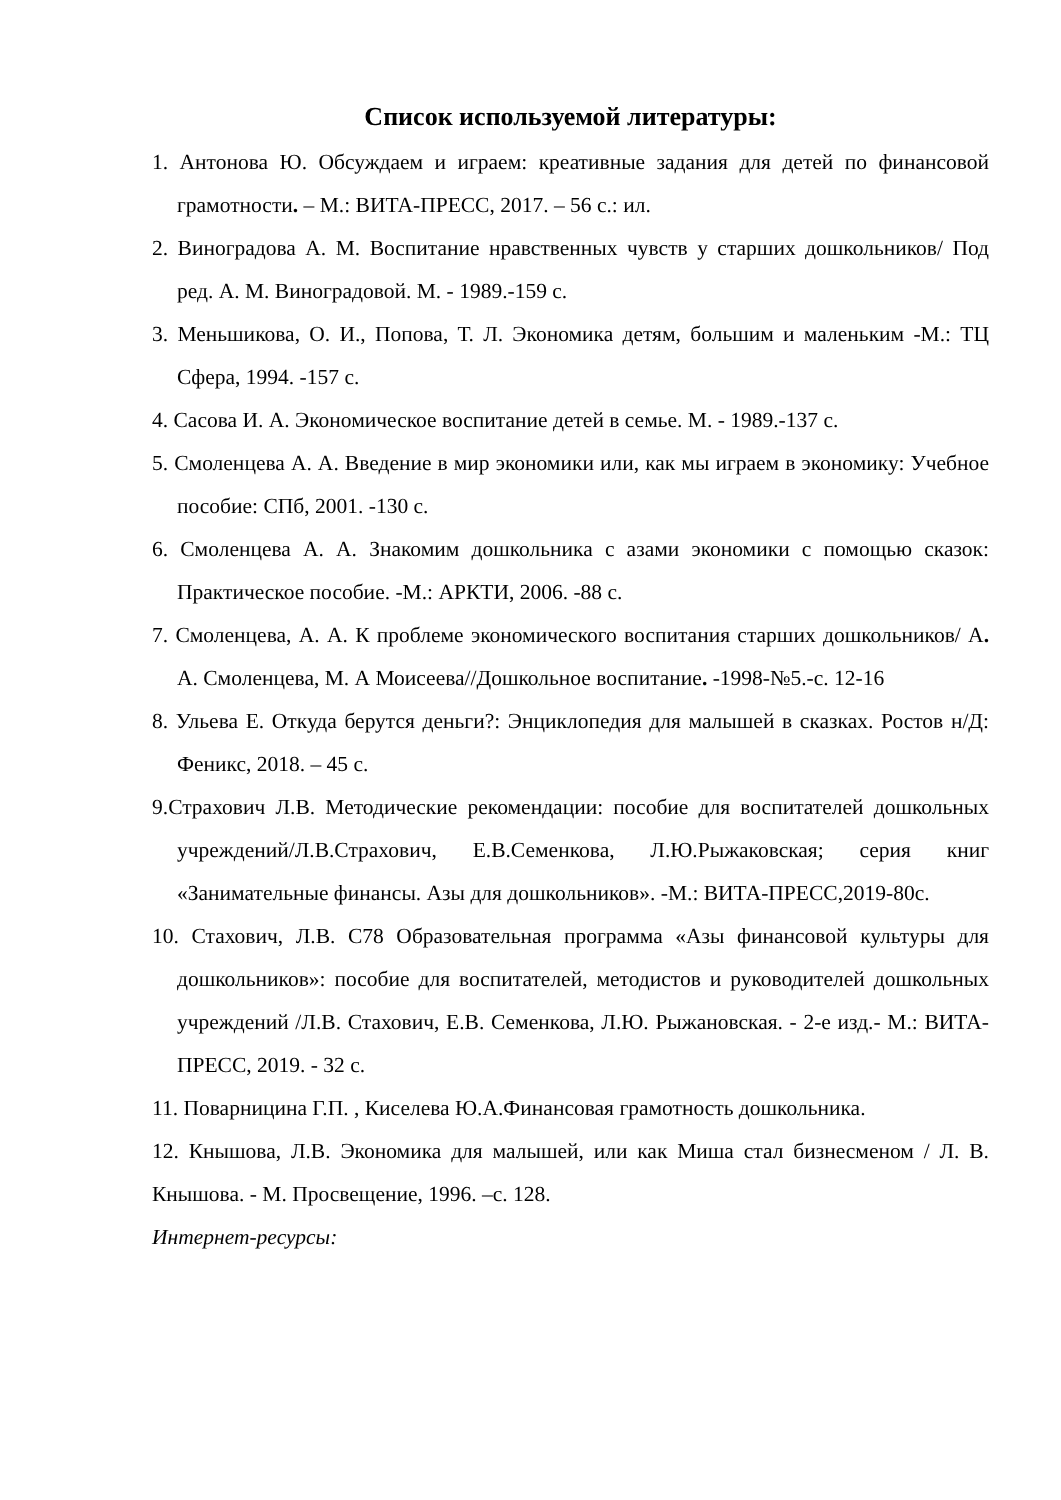Список используемой литературы:
1. Антонова Ю. Обсуждаем и играем: креативные задания для детей по финансовой грамотности. – М.: ВИТА-ПРЕСС, 2017. – 56 с.: ил.
2. Виноградова А. М. Воспитание нравственных чувств у старших дошкольников/ Под ред. А. М. Виноградовой. М. - 1989.-159 с.
3. Меньшикова, О. И., Попова, Т. Л. Экономика детям, большим и маленьким -М.: ТЦ Сфера, 1994. -157 с.
4. Сасова И. А. Экономическое воспитание детей в семье. М. - 1989.-137 с.
5. Смоленцева А. А. Введение в мир экономики или, как мы играем в экономику: Учебное пособие: СПб, 2001. -130 с.
6. Смоленцева А. А. Знакомим дошкольника с азами экономики с помощью сказок: Практическое пособие. -М.: АРКТИ, 2006. -88 с.
7. Смоленцева, А. А. К проблеме экономического воспитания старших дошкольников/ А. А. Смоленцева, М. А Моисеева//Дошкольное воспитание. -1998-№5.-с. 12-16
8. Ульева Е. Откуда берутся деньги?: Энциклопедия для малышей в сказках. Ростов н/Д: Феникс, 2018. – 45 с.
9.Страхович Л.В. Методические рекомендации: пособие для воспитателей дошкольных учреждений/Л.В.Страхович, Е.В.Семенкова, Л.Ю.Рыжаковская; серия книг «Занимательные финансы. Азы для дошкольников». -М.: ВИТА-ПРЕСС,2019-80с.
10. Стахович, Л.В. С78 Образовательная программа «Азы финансовой культуры для дошкольников»: пособие для воспитателей, методистов и руководителей дошкольных учреждений /Л.В. Стахович, Е.В. Семенкова, Л.Ю. Рыжановская. - 2-е изд.- М.: ВИТА-ПРЕСС, 2019. - 32 с.
11. Поварницина Г.П. , Киселева Ю.А.Финансовая грамотность дошкольника.
12. Кнышова, Л.В. Экономика для малышей, или как Миша стал бизнесменом / Л. В. Кнышова. - М. Просвещение, 1996. –с. 128.
Интернет-ресурсы: